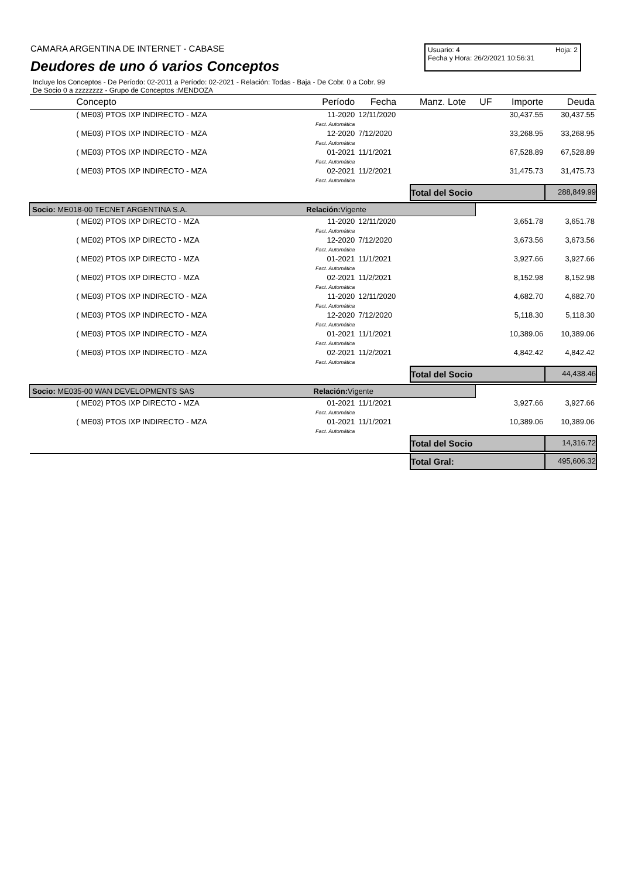CAMARA ARGENTINA DE INTERNET - CABASE
Deudores de uno ó varios Conceptos
Usuario: 4 Hoja: 2
Fecha y Hora: 26/2/2021 10:56:31
Incluye los Conceptos - De Período: 02-2011 a Período: 02-2021 - Relación: Todas - Baja - De Cobr. 0 a Cobr. 99
De Socio 0 a zzzzzzzz - Grupo de Conceptos :MENDOZA
| Concepto | Período | Fecha | Manz. Lote | UF | Importe | Deuda |
| --- | --- | --- | --- | --- | --- | --- |
| ( ME03) PTOS IXP INDIRECTO - MZA | 11-2020 Fact. Automática | 12/11/2020 | | | 30,437.55 | 30,437.55 |
| ( ME03) PTOS IXP INDIRECTO - MZA | 12-2020 Fact. Automática | 7/12/2020 | | | 33,268.95 | 33,268.95 |
| ( ME03) PTOS IXP INDIRECTO - MZA | 01-2021 Fact. Automática | 11/1/2021 | | | 67,528.89 | 67,528.89 |
| ( ME03) PTOS IXP INDIRECTO - MZA | 02-2021 Fact. Automática | 11/2/2021 | | | 31,475.73 | 31,475.73 |
| | | | Total del Socio | | | 288,849.99 |
| Socio: ME018-00 TECNET ARGENTINA S.A. Relación: Vigente | | | | | | |
| ( ME02) PTOS IXP DIRECTO - MZA | 11-2020 Fact. Automática | 12/11/2020 | | | 3,651.78 | 3,651.78 |
| ( ME02) PTOS IXP DIRECTO - MZA | 12-2020 Fact. Automática | 7/12/2020 | | | 3,673.56 | 3,673.56 |
| ( ME02) PTOS IXP DIRECTO - MZA | 01-2021 Fact. Automática | 11/1/2021 | | | 3,927.66 | 3,927.66 |
| ( ME02) PTOS IXP DIRECTO - MZA | 02-2021 Fact. Automática | 11/2/2021 | | | 8,152.98 | 8,152.98 |
| ( ME03) PTOS IXP INDIRECTO - MZA | 11-2020 Fact. Automática | 12/11/2020 | | | 4,682.70 | 4,682.70 |
| ( ME03) PTOS IXP INDIRECTO - MZA | 12-2020 Fact. Automática | 7/12/2020 | | | 5,118.30 | 5,118.30 |
| ( ME03) PTOS IXP INDIRECTO - MZA | 01-2021 Fact. Automática | 11/1/2021 | | | 10,389.06 | 10,389.06 |
| ( ME03) PTOS IXP INDIRECTO - MZA | 02-2021 Fact. Automática | 11/2/2021 | | | 4,842.42 | 4,842.42 |
| | | | Total del Socio | | | 44,438.46 |
| Socio: ME035-00 WAN DEVELOPMENTS SAS Relación: Vigente | | | | | | |
| ( ME02) PTOS IXP DIRECTO - MZA | 01-2021 Fact. Automática | 11/1/2021 | | | 3,927.66 | 3,927.66 |
| ( ME03) PTOS IXP INDIRECTO - MZA | 01-2021 Fact. Automática | 11/1/2021 | | | 10,389.06 | 10,389.06 |
| | | | Total del Socio | | | 14,316.72 |
| | | | Total Gral: | | | 495,606.32 |